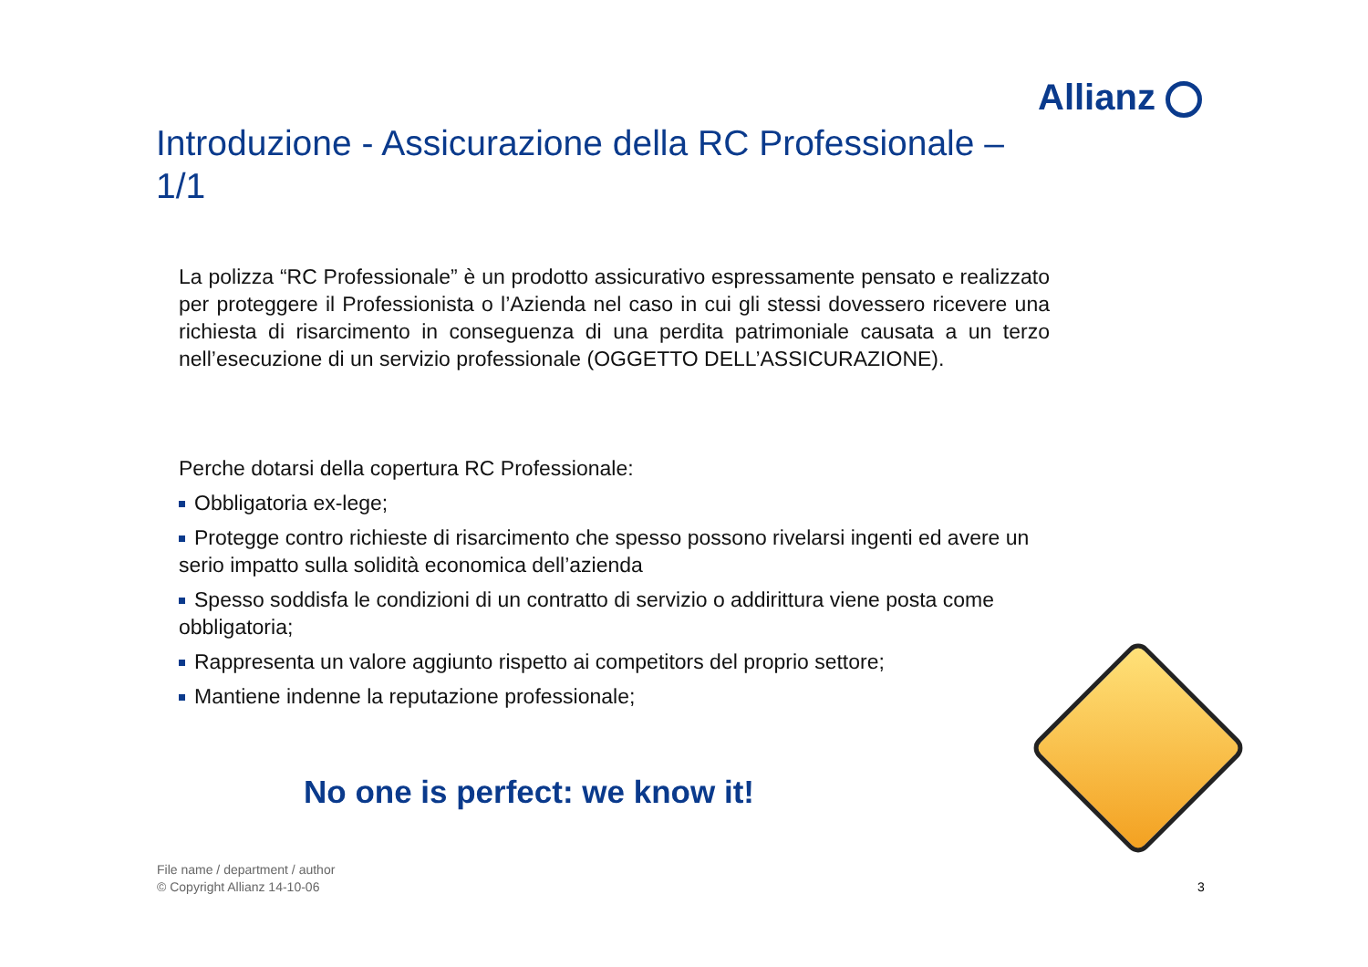Allianz
Introduzione - Assicurazione della RC Professionale – 1/1
La polizza “RC Professionale” è un prodotto assicurativo espressamente pensato e realizzato per proteggere il Professionista o l’Azienda nel caso in cui gli stessi dovessero ricevere una richiesta di risarcimento in conseguenza di una perdita patrimoniale causata a un terzo nell’esecuzione di un servizio professionale (OGGETTO DELL’ASSICURAZIONE).
Perche dotarsi della copertura RC Professionale:
Obbligatoria ex-lege;
Protegge contro richieste di risarcimento che spesso possono rivelarsi ingenti ed avere un serio impatto sulla solidità economica dell’azienda
Spesso soddisfa le condizioni di un contratto di servizio o addirittura viene posta come obbligatoria;
Rappresenta un valore aggiunto rispetto ai competitors del proprio settore;
Mantiene indenne la reputazione professionale;
No one is perfect: we know it!
File name / department / author
© Copyright Allianz 14-10-06
3